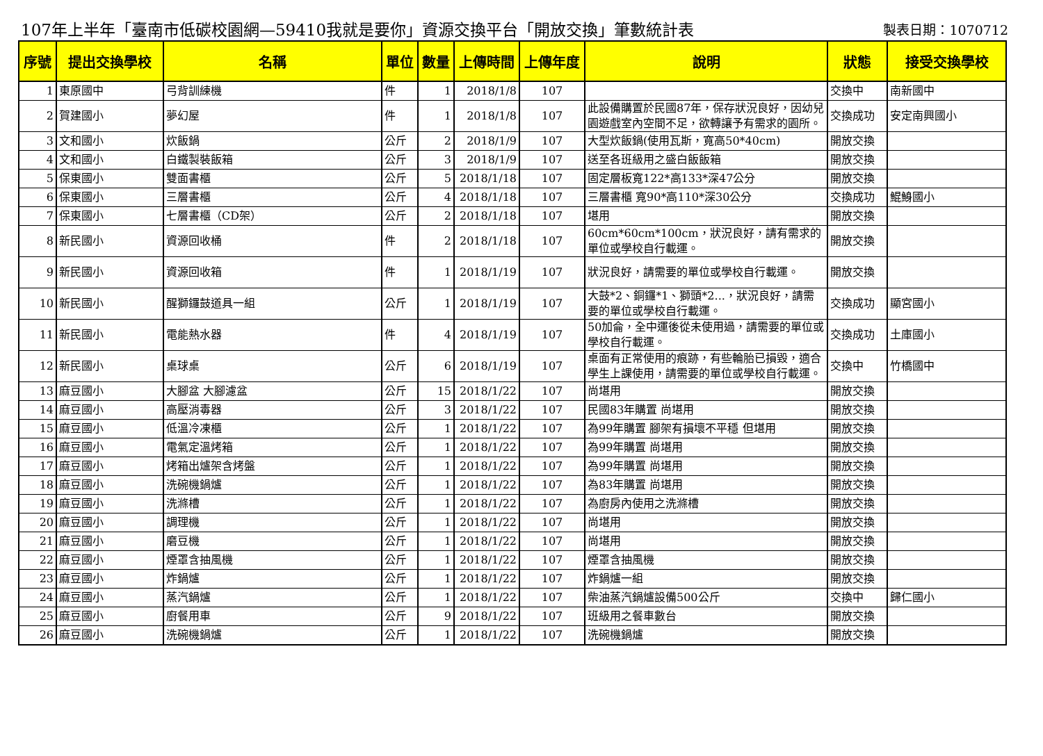107年上半年「臺南市低碳校園網—59410我就是要你」資源交換平台「開放交換」筆數統計表 製表日期：1070712
| 序號 | 提出交換學校 | 名稱 | 單位 | 數量 | 上傳時間 | 上傳年度 | 說明 | 狀態 | 接受交換學校 |
| --- | --- | --- | --- | --- | --- | --- | --- | --- | --- |
| 1 | 東原國中 | 弓背訓練機 | 件 | 1 | 2018/1/8 | 107 | | 交換中 | 南新國中 |
| 2 | 賀建國小 | 夢幻屋 | 件 | 1 | 2018/1/8 | 107 | 此設備購置於民國87年，保存狀況良好，因幼兒園遊戲室內空間不足，欲轉讓予有需求的園所。 | 交換成功 | 安定南興國小 |
| 3 | 文和國小 | 炊飯鍋 | 公斤 | 2 | 2018/1/9 | 107 | 大型炊飯鍋(使用瓦斯，寬高50*40cm) | 開放交換 | |
| 4 | 文和國小 | 白鐵製裝飯箱 | 公斤 | 3 | 2018/1/9 | 107 | 送至各班級用之盛白飯飯箱 | 開放交換 | |
| 5 | 保東國小 | 雙面書櫃 | 公斤 | 5 | 2018/1/18 | 107 | 固定層板寬122*高133*深47公分 | 開放交換 | |
| 6 | 保東國小 | 三層書櫃 | 公斤 | 4 | 2018/1/18 | 107 | 三層書櫃 寬90*高110*深30公分 | 交換成功 | 鯤鯓國小 |
| 7 | 保東國小 | 七層書櫃（CD架） | 公斤 | 2 | 2018/1/18 | 107 | 堪用 | 開放交換 | |
| 8 | 新民國小 | 資源回收桶 | 件 | 2 | 2018/1/18 | 107 | 60cm*60cm*100cm，狀況良好，請有需求的單位或學校自行載運。 | 開放交換 | |
| 9 | 新民國小 | 資源回收箱 | 件 | 1 | 2018/1/19 | 107 | 狀況良好，請需要的單位或學校自行載運。 | 開放交換 | |
| 10 | 新民國小 | 醒獅鑼鼓道具一組 | 公斤 | 1 | 2018/1/19 | 107 | 大鼓*2、銅鑼*1、獅頭*2...，狀況良好，請需要的單位或學校自行載運。 | 交換成功 | 顯宮國小 |
| 11 | 新民國小 | 電能熱水器 | 件 | 4 | 2018/1/19 | 107 | 50加侖，全中運後從未使用過，請需要的單位或學校自行載運。 | 交換成功 | 土庫國小 |
| 12 | 新民國小 | 桌球桌 | 公斤 | 6 | 2018/1/19 | 107 | 桌面有正常使用的痕跡，有些輪胎已損毀，適合學生上課使用，請需要的單位或學校自行載運。 | 交換中 | 竹橋國中 |
| 13 | 麻豆國小 | 大腳盆 大腳濾盆 | 公斤 | 15 | 2018/1/22 | 107 | 尚堪用 | 開放交換 | |
| 14 | 麻豆國小 | 高壓消毒器 | 公斤 | 3 | 2018/1/22 | 107 | 民國83年購置 尚堪用 | 開放交換 | |
| 15 | 麻豆國小 | 低溫冷凍櫃 | 公斤 | 1 | 2018/1/22 | 107 | 為99年購置 腳架有損壞不平穩 但堪用 | 開放交換 | |
| 16 | 麻豆國小 | 電氣定溫烤箱 | 公斤 | 1 | 2018/1/22 | 107 | 為99年購置 尚堪用 | 開放交換 | |
| 17 | 麻豆國小 | 烤箱出爐架含烤盤 | 公斤 | 1 | 2018/1/22 | 107 | 為99年購置 尚堪用 | 開放交換 | |
| 18 | 麻豆國小 | 洗碗機鍋爐 | 公斤 | 1 | 2018/1/22 | 107 | 為83年購置 尚堪用 | 開放交換 | |
| 19 | 麻豆國小 | 洗滌槽 | 公斤 | 1 | 2018/1/22 | 107 | 為廚房內使用之洗滌槽 | 開放交換 | |
| 20 | 麻豆國小 | 調理機 | 公斤 | 1 | 2018/1/22 | 107 | 尚堪用 | 開放交換 | |
| 21 | 麻豆國小 | 磨豆機 | 公斤 | 1 | 2018/1/22 | 107 | 尚堪用 | 開放交換 | |
| 22 | 麻豆國小 | 煙罩含抽風機 | 公斤 | 1 | 2018/1/22 | 107 | 煙罩含抽風機 | 開放交換 | |
| 23 | 麻豆國小 | 炸鍋爐 | 公斤 | 1 | 2018/1/22 | 107 | 炸鍋爐一組 | 開放交換 | |
| 24 | 麻豆國小 | 蒸汽鍋爐 | 公斤 | 1 | 2018/1/22 | 107 | 柴油蒸汽鍋爐設備500公斤 | 交換中 | 歸仁國小 |
| 25 | 麻豆國小 | 廚餐用車 | 公斤 | 9 | 2018/1/22 | 107 | 班級用之餐車數台 | 開放交換 | |
| 26 | 麻豆國小 | 洗碗機鍋爐 | 公斤 | 1 | 2018/1/22 | 107 | 洗碗機鍋爐 | 開放交換 | |